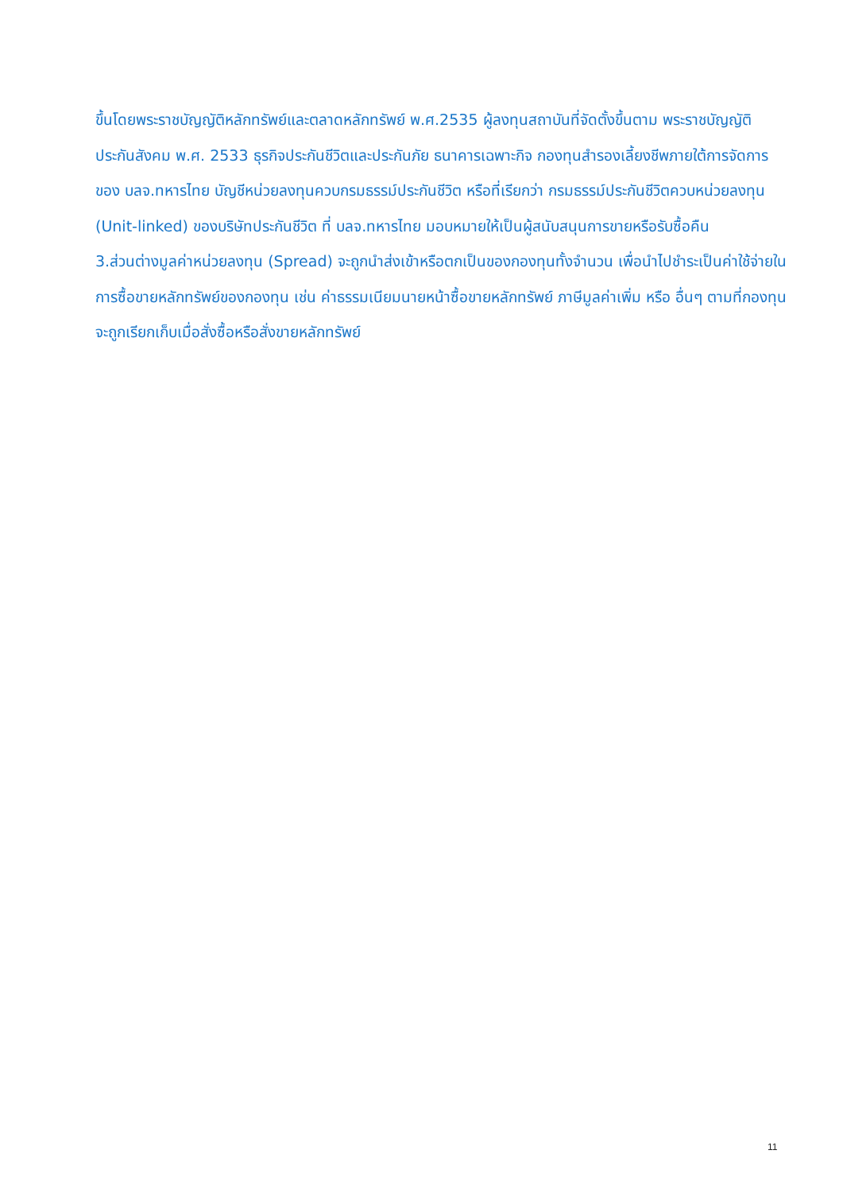ขึ้นโดยพระราชบัญญัติหลักทรัพย์และตลาดหลักทรัพย์ พ.ศ.2535 ผู้ลงทุนสถาบันที่จัดตั้งขึ้นตาม พระราชบัญญัติประกันสังคม พ.ศ. 2533 ธุรกิจประกันชีวิตและประกันภัย ธนาคารเฉพาะกิจ กองทุนสำรองเลี้ยงชีพภายใต้การจัดการของ บลจ.ทหารไทย บัญชีหน่วยลงทุนควบกรมธรรม์ประกันชีวิต หรือที่เรียกว่า กรมธรรม์ประกันชีวิตควบหน่วยลงทุน (Unit-linked) ของบริษัทประกันชีวิต ที่ บลจ.ทหารไทย มอบหมายให้เป็นผู้สนับสนุนการขายหรือรับซื้อคืน
3.ส่วนต่างมูลค่าหน่วยลงทุน (Spread) จะถูกนำส่งเข้าหรือตกเป็นของกองทุนทั้งจำนวน เพื่อนำไปชำระเป็นค่าใช้จ่ายในการซื้อขายหลักทรัพย์ของกองทุน เช่น ค่าธรรมเนียมนายหน้าซื้อขายหลักทรัพย์ ภาษีมูลค่าเพิ่ม หรือ อื่นๆ ตามที่กองทุนจะถูกเรียกเก็บเมื่อสั่งซื้อหรือสั่งขายหลักทรัพย์
11